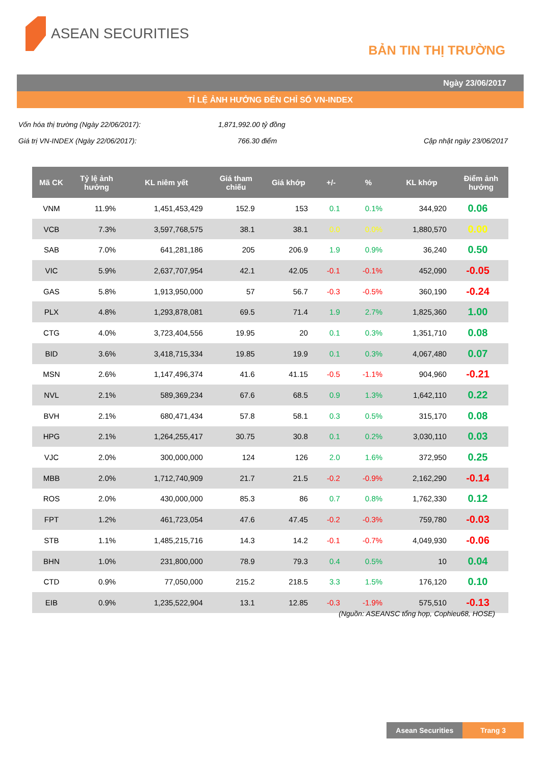ASEAN SECURITIES
BẢN TIN THỊ TRƯỜNG
Ngày 23/06/2017
TỈ LỆ ẢNH HƯỞNG ĐẾN CHỈ SỐ VN-INDEX
Vốn hóa thị trường (Ngày 22/06/2017): 1,871,992.00 tỷ đồng
Giá trị VN-INDEX (Ngày 22/06/2017): 766.30 điểm Cập nhật ngày 23/06/2017
| Mã CK | Tỷ lệ ảnh hưởng | KL niêm yết | Giá tham chiếu | Giá khớp | +/- | % | KL khớp | Điểm ảnh hưởng |
| --- | --- | --- | --- | --- | --- | --- | --- | --- |
| VNM | 11.9% | 1,451,453,429 | 152.9 | 153 | 0.1 | 0.1% | 344,920 | 0.06 |
| VCB | 7.3% | 3,597,768,575 | 38.1 | 38.1 | 0.0 | 0.0% | 1,880,570 | 0.00 |
| SAB | 7.0% | 641,281,186 | 205 | 206.9 | 1.9 | 0.9% | 36,240 | 0.50 |
| VIC | 5.9% | 2,637,707,954 | 42.1 | 42.05 | -0.1 | -0.1% | 452,090 | -0.05 |
| GAS | 5.8% | 1,913,950,000 | 57 | 56.7 | -0.3 | -0.5% | 360,190 | -0.24 |
| PLX | 4.8% | 1,293,878,081 | 69.5 | 71.4 | 1.9 | 2.7% | 1,825,360 | 1.00 |
| CTG | 4.0% | 3,723,404,556 | 19.95 | 20 | 0.1 | 0.3% | 1,351,710 | 0.08 |
| BID | 3.6% | 3,418,715,334 | 19.85 | 19.9 | 0.1 | 0.3% | 4,067,480 | 0.07 |
| MSN | 2.6% | 1,147,496,374 | 41.6 | 41.15 | -0.5 | -1.1% | 904,960 | -0.21 |
| NVL | 2.1% | 589,369,234 | 67.6 | 68.5 | 0.9 | 1.3% | 1,642,110 | 0.22 |
| BVH | 2.1% | 680,471,434 | 57.8 | 58.1 | 0.3 | 0.5% | 315,170 | 0.08 |
| HPG | 2.1% | 1,264,255,417 | 30.75 | 30.8 | 0.1 | 0.2% | 3,030,110 | 0.03 |
| VJC | 2.0% | 300,000,000 | 124 | 126 | 2.0 | 1.6% | 372,950 | 0.25 |
| MBB | 2.0% | 1,712,740,909 | 21.7 | 21.5 | -0.2 | -0.9% | 2,162,290 | -0.14 |
| ROS | 2.0% | 430,000,000 | 85.3 | 86 | 0.7 | 0.8% | 1,762,330 | 0.12 |
| FPT | 1.2% | 461,723,054 | 47.6 | 47.45 | -0.2 | -0.3% | 759,780 | -0.03 |
| STB | 1.1% | 1,485,215,716 | 14.3 | 14.2 | -0.1 | -0.7% | 4,049,930 | -0.06 |
| BHN | 1.0% | 231,800,000 | 78.9 | 79.3 | 0.4 | 0.5% | 10 | 0.04 |
| CTD | 0.9% | 77,050,000 | 215.2 | 218.5 | 3.3 | 1.5% | 176,120 | 0.10 |
| EIB | 0.9% | 1,235,522,904 | 13.1 | 12.85 | -0.3 | -1.9% | 575,510 | -0.13 |
(Nguồn: ASEANSC tổng hợp, Cophieu68, HOSE)
Asean Securities Trang 3